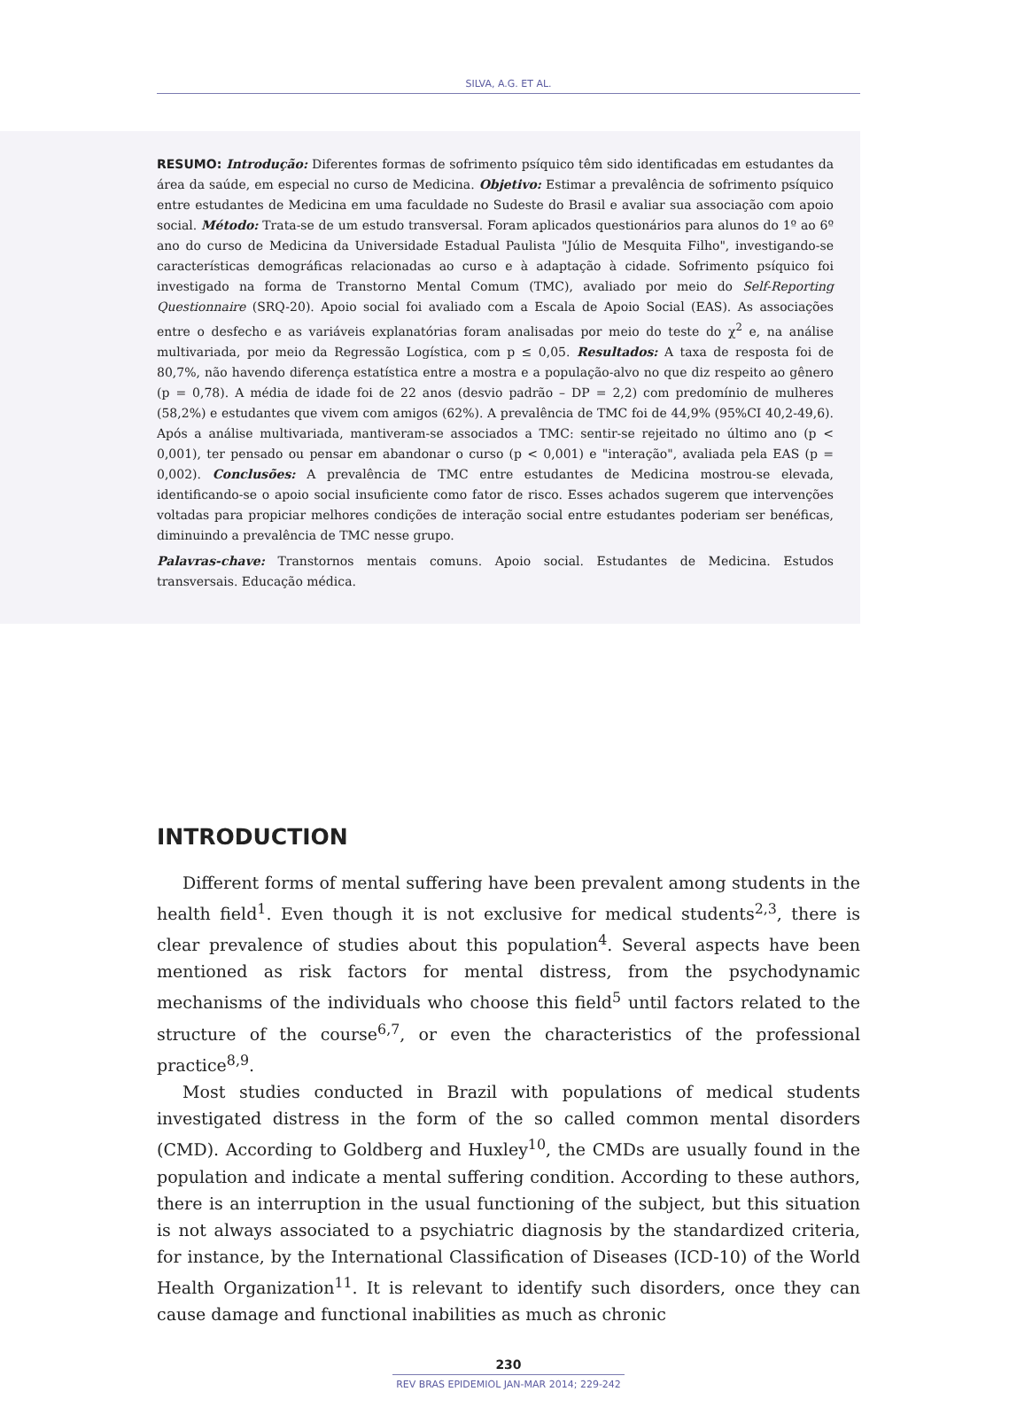SILVA, A.G. ET AL.
RESUMO: Introdução: Diferentes formas de sofrimento psíquico têm sido identificadas em estudantes da área da saúde, em especial no curso de Medicina. Objetivo: Estimar a prevalência de sofrimento psíquico entre estudantes de Medicina em uma faculdade no Sudeste do Brasil e avaliar sua associação com apoio social. Método: Trata-se de um estudo transversal. Foram aplicados questionários para alunos do 1º ao 6º ano do curso de Medicina da Universidade Estadual Paulista "Júlio de Mesquita Filho", investigando-se características demográficas relacionadas ao curso e à adaptação à cidade. Sofrimento psíquico foi investigado na forma de Transtorno Mental Comum (TMC), avaliado por meio do Self-Reporting Questionnaire (SRQ-20). Apoio social foi avaliado com a Escala de Apoio Social (EAS). As associações entre o desfecho e as variáveis explanatórias foram analisadas por meio do teste do χ<sup>2</sup> e, na análise multivariada, por meio da Regressão Logística, com p ≤ 0,05. Resultados: A taxa de resposta foi de 80,7%, não havendo diferença estatística entre a mostra e a população-alvo no que diz respeito ao gênero (p = 0,78). A média de idade foi de 22 anos (desvio padrão – DP = 2,2) com predomínio de mulheres (58,2%) e estudantes que vivem com amigos (62%). A prevalência de TMC foi de 44,9% (95%CI 40,2-49,6). Após a análise multivariada, mantiveram-se associados a TMC: sentir-se rejeitado no último ano (p < 0,001), ter pensado ou pensar em abandonar o curso (p < 0,001) e "interação", avaliada pela EAS (p = 0,002). Conclusões: A prevalência de TMC entre estudantes de Medicina mostrou-se elevada, identificando-se o apoio social insuficiente como fator de risco. Esses achados sugerem que intervenções voltadas para propiciar melhores condições de interação social entre estudantes poderiam ser benéficas, diminuindo a prevalência de TMC nesse grupo.
Palavras-chave: Transtornos mentais comuns. Apoio social. Estudantes de Medicina. Estudos transversais. Educação médica.
INTRODUCTION
Different forms of mental suffering have been prevalent among students in the health field<sup>1</sup>. Even though it is not exclusive for medical students<sup>2,3</sup>, there is clear prevalence of studies about this population<sup>4</sup>. Several aspects have been mentioned as risk factors for mental distress, from the psychodynamic mechanisms of the individuals who choose this field<sup>5</sup> until factors related to the structure of the course<sup>6,7</sup>, or even the characteristics of the professional practice<sup>8,9</sup>.
Most studies conducted in Brazil with populations of medical students investigated distress in the form of the so called common mental disorders (CMD). According to Goldberg and Huxley<sup>10</sup>, the CMDs are usually found in the population and indicate a mental suffering condition. According to these authors, there is an interruption in the usual functioning of the subject, but this situation is not always associated to a psychiatric diagnosis by the standardized criteria, for instance, by the International Classification of Diseases (ICD-10) of the World Health Organization<sup>11</sup>. It is relevant to identify such disorders, once they can cause damage and functional inabilities as much as chronic
230
REV BRAS EPIDEMIOL JAN-MAR 2014; 229-242